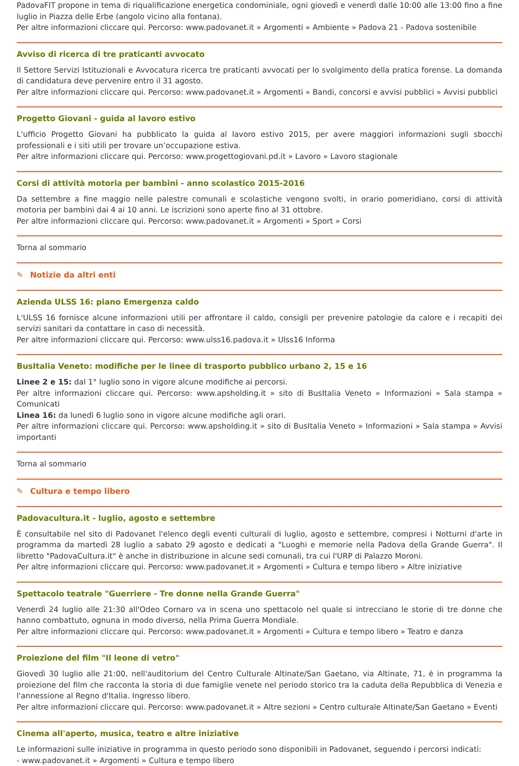PadovaFIT propone in tema di riqualificazione energetica condominiale, ogni giovedì e venerdì dalle 10:00 alle 13:00 fino a fine luglio in Piazza delle Erbe (angolo vicino alla fontana).
Per altre informazioni cliccare qui. Percorso: www.padovanet.it » Argomenti » Ambiente » Padova 21 - Padova sostenibile
Avviso di ricerca di tre praticanti avvocato
Il Settore Servizi Istituzionali e Avvocatura ricerca tre praticanti avvocati per lo svolgimento della pratica forense. La domanda di candidatura deve pervenire entro il 31 agosto.
Per altre informazioni cliccare qui. Percorso: www.padovanet.it » Argomenti » Bandi, concorsi e avvisi pubblici » Avvisi pubblici
Progetto Giovani - guida al lavoro estivo
L'ufficio Progetto Giovani ha pubblicato la guida al lavoro estivo 2015, per avere maggiori informazioni sugli sbocchi professionali e i siti utili per trovare un’occupazione estiva.
Per altre informazioni cliccare qui. Percorso: www.progettogiovani.pd.it » Lavoro » Lavoro stagionale
Corsi di attività motoria per bambini - anno scolastico 2015-2016
Da settembre a fine maggio nelle palestre comunali e scolastiche vengono svolti, in orario pomeridiano, corsi di attività motoria per bambini dai 4 ai 10 anni. Le iscrizioni sono aperte fino al 31 ottobre.
Per altre informazioni cliccare qui. Percorso: www.padovanet.it » Argomenti » Sport » Corsi
Torna al sommario
✎ Notizie da altri enti
Azienda ULSS 16: piano Emergenza caldo
L'ULSS 16 fornisce alcune informazioni utili per affrontare il caldo, consigli per prevenire patologie da calore e i recapiti dei servizi sanitari da contattare in caso di necessità.
Per altre informazioni cliccare qui. Percorso: www.ulss16.padova.it » Ulss16 Informa
BusItalia Veneto: modifiche per le linee di trasporto pubblico urbano 2, 15 e 16
Linee 2 e 15: dal 1° luglio sono in vigore alcune modifiche ai percorsi.
Per altre informazioni cliccare qui. Percorso: www.apsholding.it » sito di BusItalia Veneto » Informazioni » Sala stampa » Comunicati
Linea 16: da lunedì 6 luglio sono in vigore alcune modifiche agli orari.
Per altre informazioni cliccare qui. Percorso: www.apsholding.it » sito di BusItalia Veneto » Informazioni » Sala stampa » Avvisi importanti
Torna al sommario
✎ Cultura e tempo libero
Padovacultura.it - luglio, agosto e settembre
È consultabile nel sito di Padovanet l'elenco degli eventi culturali di luglio, agosto e settembre, compresi i Notturni d'arte in programma da martedì 28 luglio a sabato 29 agosto e dedicati a "Luoghi e memorie nella Padova della Grande Guerra". Il libretto "PadovaCultura.it" è anche in distribuzione in alcune sedi comunali, tra cui l'URP di Palazzo Moroni.
Per altre informazioni cliccare qui. Percorso: www.padovanet.it » Argomenti » Cultura e tempo libero » Altre iniziative
Spettacolo teatrale "Guerriere - Tre donne nella Grande Guerra"
Venerdì 24 luglio alle 21:30 all'Odeo Cornaro va in scena uno spettacolo nel quale si intrecciano le storie di tre donne che hanno combattuto, ognuna in modo diverso, nella Prima Guerra Mondiale.
Per altre informazioni cliccare qui. Percorso: www.padovanet.it » Argomenti » Cultura e tempo libero » Teatro e danza
Proiezione del film "Il leone di vetro"
Giovedì 30 luglio alle 21:00, nell'auditorium del Centro Culturale Altinate/San Gaetano, via Altinate, 71, è in programma la proiezione del film che racconta la storia di due famiglie venete nel periodo storico tra la caduta della Repubblica di Venezia e l'annessione al Regno d'Italia. Ingresso libero.
Per altre informazioni cliccare qui. Percorso: www.padovanet.it » Altre sezioni » Centro culturale Altinate/San Gaetano » Eventi
Cinema all'aperto, musica, teatro e altre iniziative
Le informazioni sulle iniziative in programma in questo periodo sono disponibili in Padovanet, seguendo i percorsi indicati:
- www.padovanet.it » Argomenti » Cultura e tempo libero